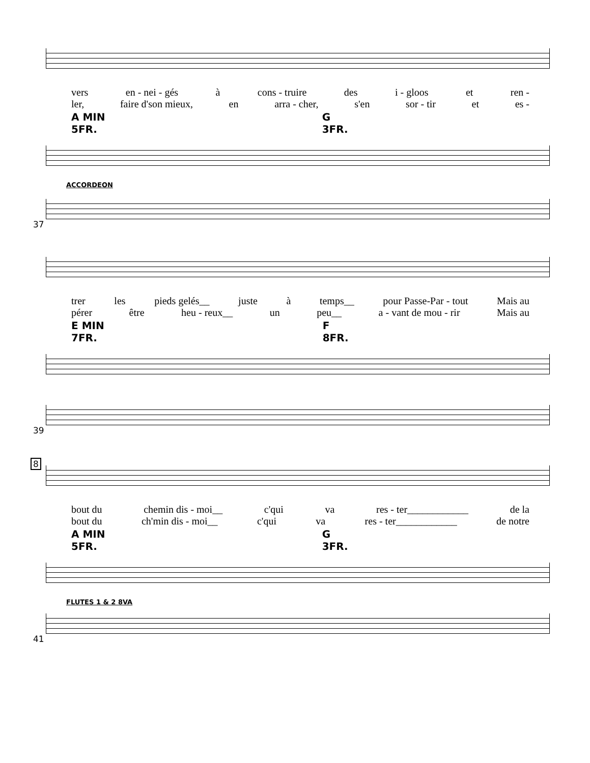vers en - nei - gés à cons - truire des i - gloos et ren -
ler, faire d'son mieux, en arra - cher, s'en sor - tir et es -
A MIN 5FR. G 3FR.
ACCORDEON
37
trer les pieds gelés__ juste à temps__ pour Passe-Par - tout Mais au
pérer être heu - reux__ un peu__ a - vant de mou - rir Mais au
E MIN 7FR. F 8FR.
39
8
bout du chemin dis - moi__ c'qui va res - ter____________ de la
bout du ch'min dis - moi__ c'qui va res - ter____________ de notre
A MIN 5FR. G 3FR.
FLUTES 1 & 2 8VA
41